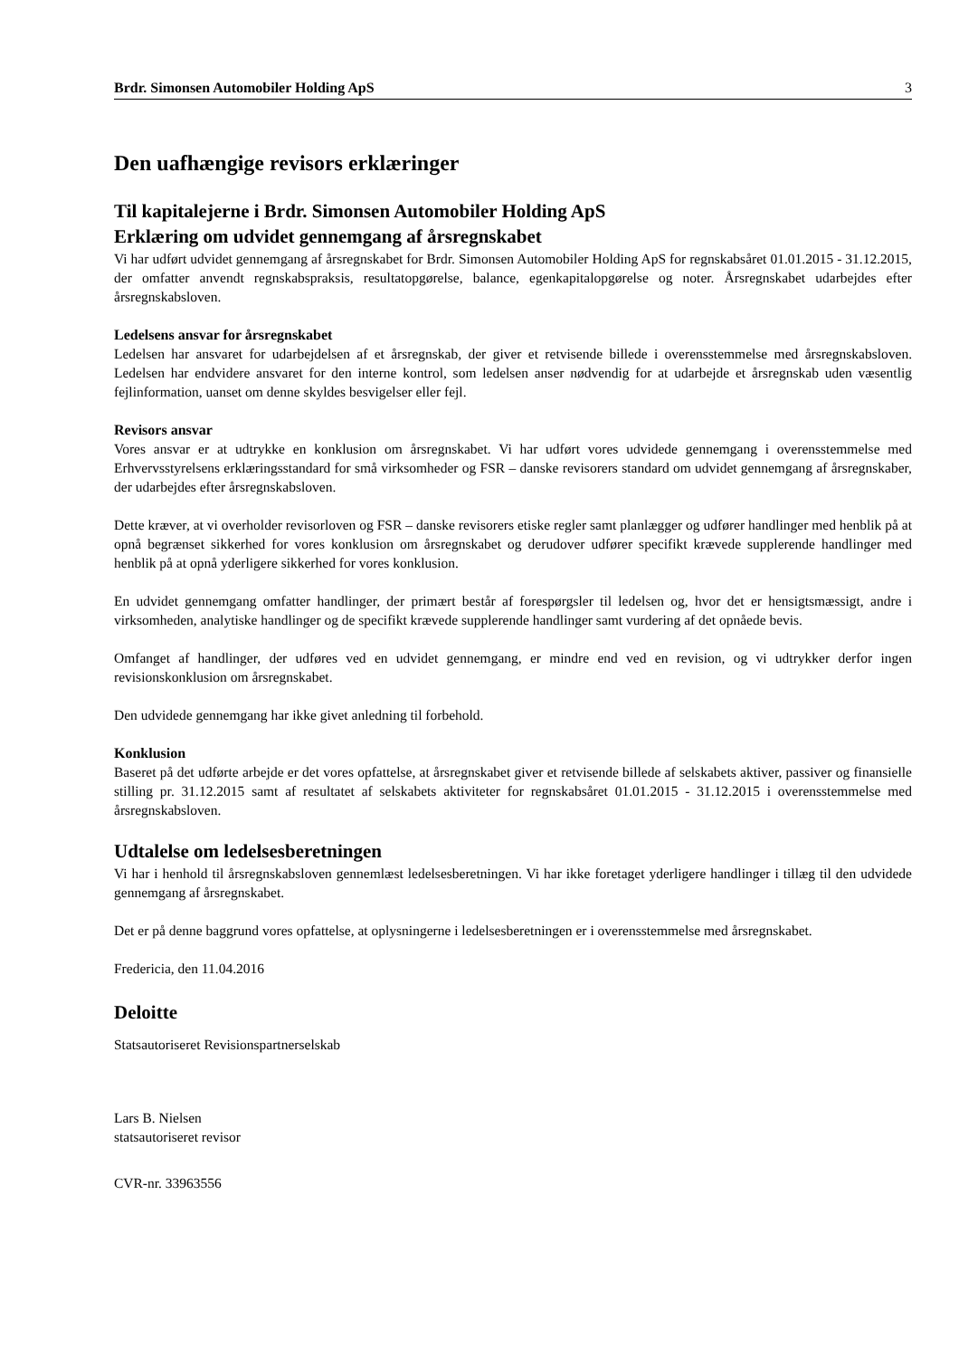Brdr. Simonsen Automobiler Holding ApS 3
Den uafhængige revisors erklæringer
Til kapitalejerne i Brdr. Simonsen Automobiler Holding ApS
Erklæring om udvidet gennemgang af årsregnskabet
Vi har udført udvidet gennemgang af årsregnskabet for Brdr. Simonsen Automobiler Holding ApS for regnskabsåret 01.01.2015 - 31.12.2015, der omfatter anvendt regnskabspraksis, resultatopgørelse, balance, egenkapitalopgørelse og noter. Årsregnskabet udarbejdes efter årsregnskabsloven.
Ledelsens ansvar for årsregnskabet
Ledelsen har ansvaret for udarbejdelsen af et årsregnskab, der giver et retvisende billede i overensstemmelse med årsregnskabsloven. Ledelsen har endvidere ansvaret for den interne kontrol, som ledelsen anser nødvendig for at udarbejde et årsregnskab uden væsentlig fejlinformation, uanset om denne skyldes besvigelser eller fejl.
Revisors ansvar
Vores ansvar er at udtrykke en konklusion om årsregnskabet. Vi har udført vores udvidede gennemgang i overensstemmelse med Erhvervsstyrelsens erklæringsstandard for små virksomheder og FSR – danske revisorers standard om udvidet gennemgang af årsregnskaber, der udarbejdes efter årsregnskabsloven.
Dette kræver, at vi overholder revisorloven og FSR – danske revisorers etiske regler samt planlægger og udfører handlinger med henblik på at opnå begrænset sikkerhed for vores konklusion om årsregnskabet og derudover udfører specifikt krævede supplerende handlinger med henblik på at opnå yderligere sikkerhed for vores konklusion.
En udvidet gennemgang omfatter handlinger, der primært består af forespørgsler til ledelsen og, hvor det er hensigtsmæssigt, andre i virksomheden, analytiske handlinger og de specifikt krævede supplerende handlinger samt vurdering af det opnåede bevis.
Omfanget af handlinger, der udføres ved en udvidet gennemgang, er mindre end ved en revision, og vi udtrykker derfor ingen revisionskonklusion om årsregnskabet.
Den udvidede gennemgang har ikke givet anledning til forbehold.
Konklusion
Baseret på det udførte arbejde er det vores opfattelse, at årsregnskabet giver et retvisende billede af selskabets aktiver, passiver og finansielle stilling pr. 31.12.2015 samt af resultatet af selskabets aktiviteter for regnskabsåret 01.01.2015 - 31.12.2015 i overensstemmelse med årsregnskabsloven.
Udtalelse om ledelsesberetningen
Vi har i henhold til årsregnskabsloven gennemlæst ledelsesberetningen. Vi har ikke foretaget yderligere handlinger i tillæg til den udvidede gennemgang af årsregnskabet.
Det er på denne baggrund vores opfattelse, at oplysningerne i ledelsesberetningen er i overensstemmelse med årsregnskabet.
Fredericia, den 11.04.2016
Deloitte
Statsautoriseret Revisionspartnerselskab
Lars B. Nielsen
statsautoriseret revisor
CVR-nr. 33963556